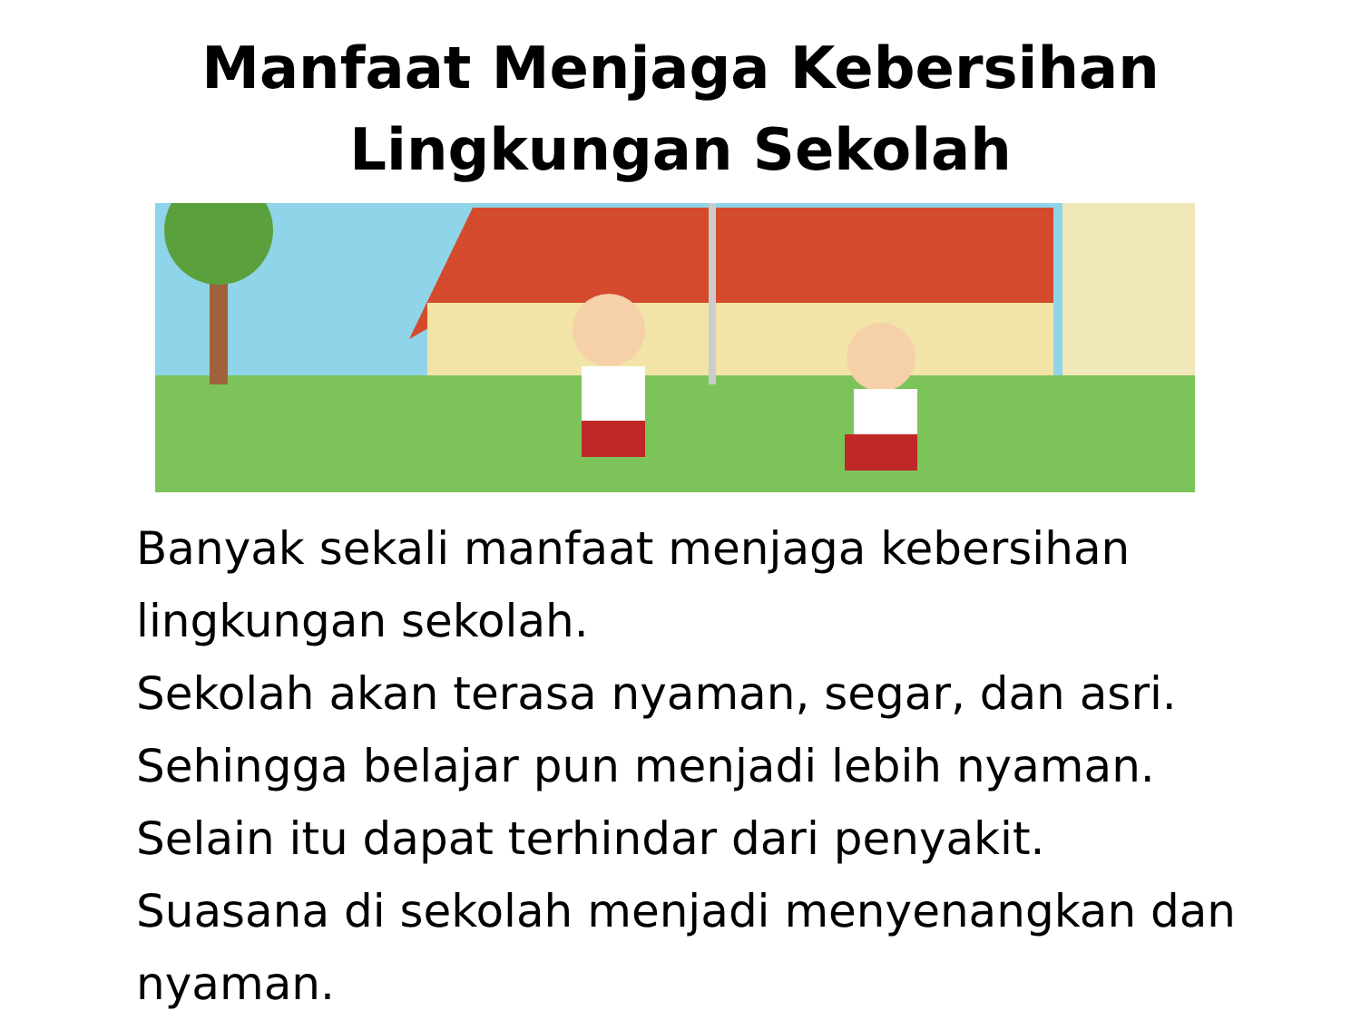Manfaat Menjaga Kebersihan
Lingkungan Sekolah
Banyak sekali manfaat menjaga kebersihan lingkungan sekolah.
Sekolah akan terasa nyaman, segar, dan asri.
Sehingga belajar pun menjadi lebih nyaman.
Selain itu dapat terhindar dari penyakit.
Suasana di sekolah menjadi menyenangkan dan nyaman.